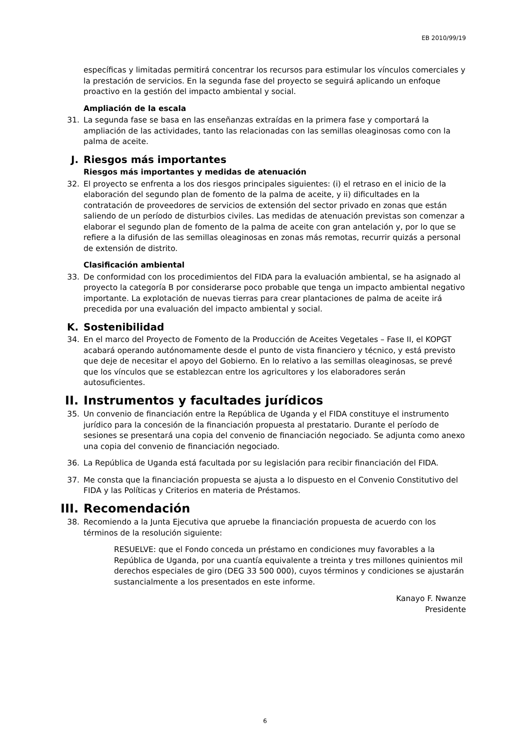EB 2010/99/19
específicas y limitadas permitirá concentrar los recursos para estimular los vínculos comerciales y la prestación de servicios. En la segunda fase del proyecto se seguirá aplicando un enfoque proactivo en la gestión del impacto ambiental y social.
Ampliación de la escala
31. La segunda fase se basa en las enseñanzas extraídas en la primera fase y comportará la ampliación de las actividades, tanto las relacionadas con las semillas oleaginosas como con la palma de aceite.
J. Riesgos más importantes
Riesgos más importantes y medidas de atenuación
32. El proyecto se enfrenta a los dos riesgos principales siguientes: (i) el retraso en el inicio de la elaboración del segundo plan de fomento de la palma de aceite, y ii) dificultades en la contratación de proveedores de servicios de extensión del sector privado en zonas que están saliendo de un período de disturbios civiles. Las medidas de atenuación previstas son comenzar a elaborar el segundo plan de fomento de la palma de aceite con gran antelación y, por lo que se refiere a la difusión de las semillas oleaginosas en zonas más remotas, recurrir quizás a personal de extensión de distrito.
Clasificación ambiental
33. De conformidad con los procedimientos del FIDA para la evaluación ambiental, se ha asignado al proyecto la categoría B por considerarse poco probable que tenga un impacto ambiental negativo importante. La explotación de nuevas tierras para crear plantaciones de palma de aceite irá precedida por una evaluación del impacto ambiental y social.
K. Sostenibilidad
34. En el marco del Proyecto de Fomento de la Producción de Aceites Vegetales – Fase II, el KOPGT acabará operando autónomamente desde el punto de vista financiero y técnico, y está previsto que deje de necesitar el apoyo del Gobierno. En lo relativo a las semillas oleaginosas, se prevé que los vínculos que se establezcan entre los agricultores y los elaboradores serán autosuficientes.
II. Instrumentos y facultades jurídicos
35. Un convenio de financiación entre la República de Uganda y el FIDA constituye el instrumento jurídico para la concesión de la financiación propuesta al prestatario. Durante el período de sesiones se presentará una copia del convenio de financiación negociado. Se adjunta como anexo una copia del convenio de financiación negociado.
36. La República de Uganda está facultada por su legislación para recibir financiación del FIDA.
37. Me consta que la financiación propuesta se ajusta a lo dispuesto en el Convenio Constitutivo del FIDA y las Políticas y Criterios en materia de Préstamos.
III. Recomendación
38. Recomiendo a la Junta Ejecutiva que apruebe la financiación propuesta de acuerdo con los términos de la resolución siguiente:
RESUELVE: que el Fondo conceda un préstamo en condiciones muy favorables a la República de Uganda, por una cuantía equivalente a treinta y tres millones quinientos mil derechos especiales de giro (DEG 33 500 000), cuyos términos y condiciones se ajustarán sustancialmente a los presentados en este informe.
Kanayo F. Nwanze
Presidente
6